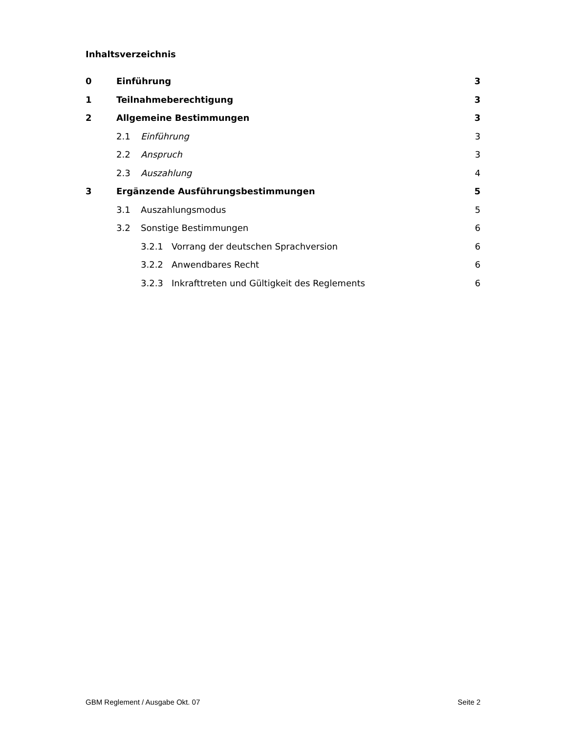Inhaltsverzeichnis
0 Einführung 3
1 Teilnahmeberechtigung 3
2 Allgemeine Bestimmungen 3
2.1 Einführung 3
2.2 Anspruch 3
2.3 Auszahlung 4
3 Ergänzende Ausführungsbestimmungen 5
3.1 Auszahlungsmodus 5
3.2 Sonstige Bestimmungen 6
3.2.1 Vorrang der deutschen Sprachversion 6
3.2.2 Anwendbares Recht 6
3.2.3 Inkrafttreten und Gültigkeit des Reglements 6
GBM Reglement / Ausgabe Okt. 07 Seite 2